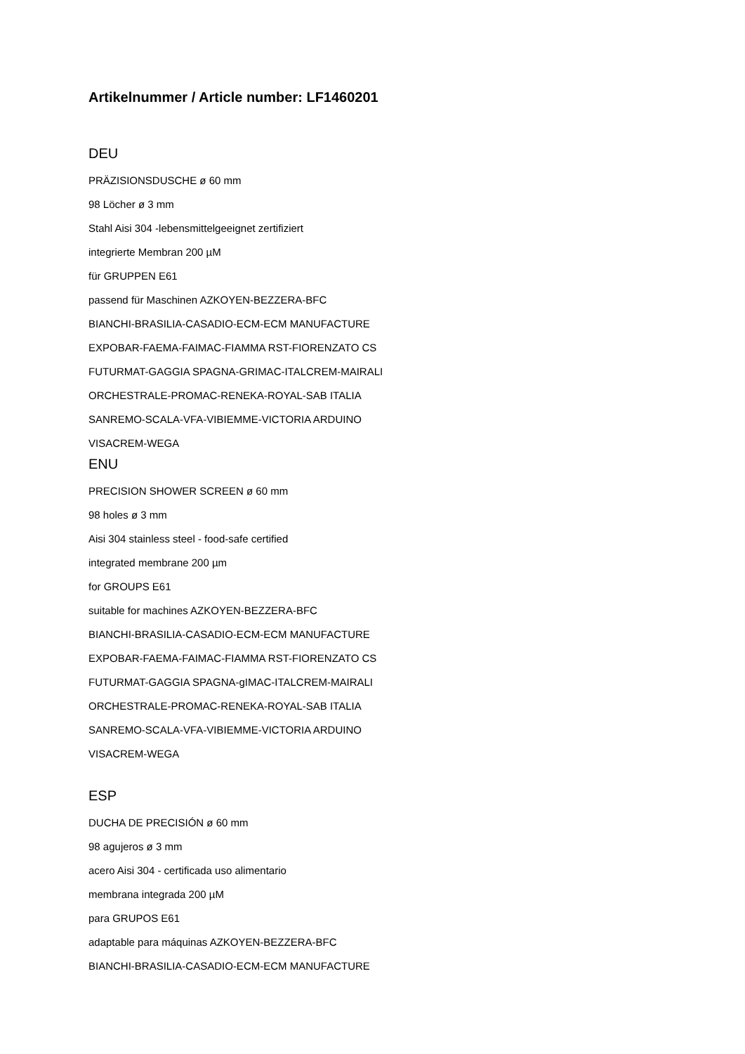Artikelnummer / Article number: LF1460201
DEU
PRÄZISIONSDUSCHE ø 60 mm
98 Löcher ø 3 mm
Stahl Aisi 304 -lebensmittelgeeignet zertifiziert
integrierte Membran 200 µM
für GRUPPEN E61
passend für Maschinen AZKOYEN-BEZZERA-BFC
BIANCHI-BRASILIA-CASADIO-ECM-ECM MANUFACTURE
EXPOBAR-FAEMA-FAIMAC-FIAMMA RST-FIORENZATO CS
FUTURMAT-GAGGIA SPAGNA-GRIMAC-ITALCREM-MAIRALI
ORCHESTRALE-PROMAC-RENEKA-ROYAL-SAB ITALIA
SANREMO-SCALA-VFA-VIBIEMME-VICTORIA ARDUINO
VISACREM-WEGA
ENU
PRECISION SHOWER SCREEN ø 60 mm
98 holes ø 3 mm
Aisi 304 stainless steel - food-safe certified
integrated membrane 200 µm
for GROUPS E61
suitable for machines AZKOYEN-BEZZERA-BFC
BIANCHI-BRASILIA-CASADIO-ECM-ECM MANUFACTURE
EXPOBAR-FAEMA-FAIMAC-FIAMMA RST-FIORENZATO CS
FUTURMAT-GAGGIA SPAGNA-gIMAC-ITALCREM-MAIRALI
ORCHESTRALE-PROMAC-RENEKA-ROYAL-SAB ITALIA
SANREMO-SCALA-VFA-VIBIEMME-VICTORIA ARDUINO
VISACREM-WEGA
ESP
DUCHA DE PRECISIÓN ø 60 mm
98 agujeros ø 3 mm
acero Aisi 304 - certificada uso alimentario
membrana integrada 200 µM
para GRUPOS E61
adaptable para máquinas AZKOYEN-BEZZERA-BFC
BIANCHI-BRASILIA-CASADIO-ECM-ECM MANUFACTURE